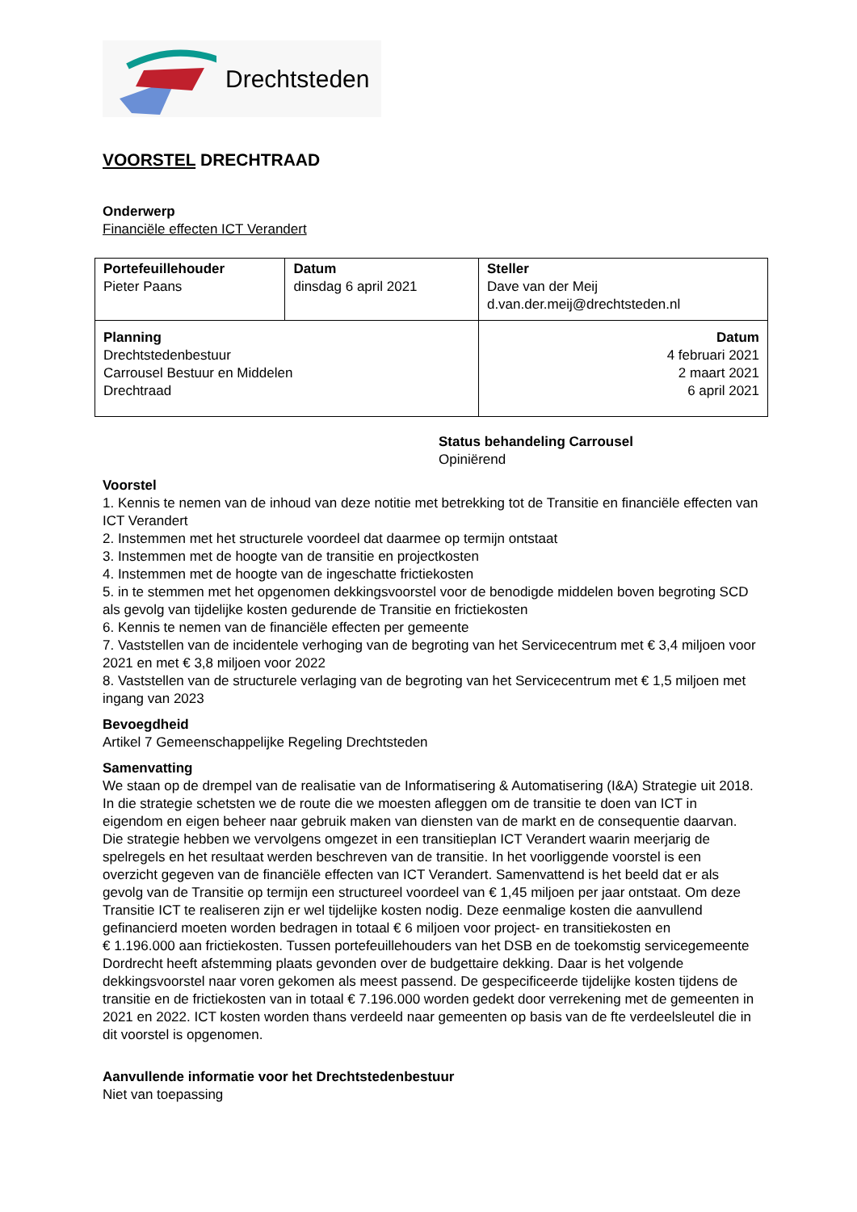Drechtsteden
VOORSTEL DRECHTRAAD
Onderwerp
Financiële effecten ICT Verandert
| Portefeuillehouder Pieter Paans | Datum dinsdag 6 april 2021 | Steller Dave van der Meij d.van.der.meij@drechtsteden.nl |
| Planning Drechtstedenbestuur Carrousel Bestuur en Middelen Drechtraad | | Datum 4 februari 2021 2 maart 2021 6 april 2021 |
Status behandeling Carrousel
Opiniërend
Voorstel
1. Kennis te nemen van de inhoud van deze notitie met betrekking tot de Transitie en financiële effecten van ICT Verandert
2. Instemmen met het structurele voordeel dat daarmee op termijn ontstaat
3. Instemmen met de hoogte van de transitie en projectkosten
4. Instemmen met de hoogte van de ingeschatte frictiekosten
5. in te stemmen met het opgenomen dekkingsvoorstel voor de benodigde middelen boven begroting SCD als gevolg van tijdelijke kosten gedurende de Transitie en frictiekosten
6. Kennis te nemen van de financiële effecten per gemeente
7. Vaststellen van de incidentele verhoging van de begroting van het Servicecentrum met € 3,4 miljoen voor 2021 en met € 3,8 miljoen voor 2022
8. Vaststellen van de structurele verlaging van de begroting van het Servicecentrum met € 1,5 miljoen met ingang van 2023
Bevoegdheid
Artikel 7 Gemeenschappelijke Regeling Drechtsteden
Samenvatting
We staan op de drempel van de realisatie van de Informatisering & Automatisering (I&A) Strategie uit 2018. In die strategie schetsten we de route die we moesten afleggen om de transitie te doen van ICT in eigendom en eigen beheer naar gebruik maken van diensten van de markt en de consequentie daarvan. Die strategie hebben we vervolgens omgezet in een transitieplan ICT Verandert waarin meerjarig de spelregels en het resultaat werden beschreven van de transitie. In het voorliggende voorstel is een overzicht gegeven van de financiële effecten van ICT Verandert. Samenvattend is het beeld dat er als gevolg van de Transitie op termijn een structureel voordeel van € 1,45 miljoen per jaar ontstaat. Om deze Transitie ICT te realiseren zijn er wel tijdelijke kosten nodig. Deze eenmalige kosten die aanvullend gefinancierd moeten worden bedragen in totaal € 6 miljoen voor project- en transitiekosten en
€ 1.196.000 aan frictiekosten. Tussen portefeuillehouders van het DSB en de toekomstig servicegemeente Dordrecht heeft afstemming plaats gevonden over de budgettaire dekking. Daar is het volgende dekkingsvoorstel naar voren gekomen als meest passend. De gespecificeerde tijdelijke kosten tijdens de transitie en de frictiekosten van in totaal € 7.196.000 worden gedekt door verrekening met de gemeenten in 2021 en 2022. ICT kosten worden thans verdeeld naar gemeenten op basis van de fte verdeelsleutel die in dit voorstel is opgenomen.
Aanvullende informatie voor het Drechtstedenbestuur
Niet van toepassing